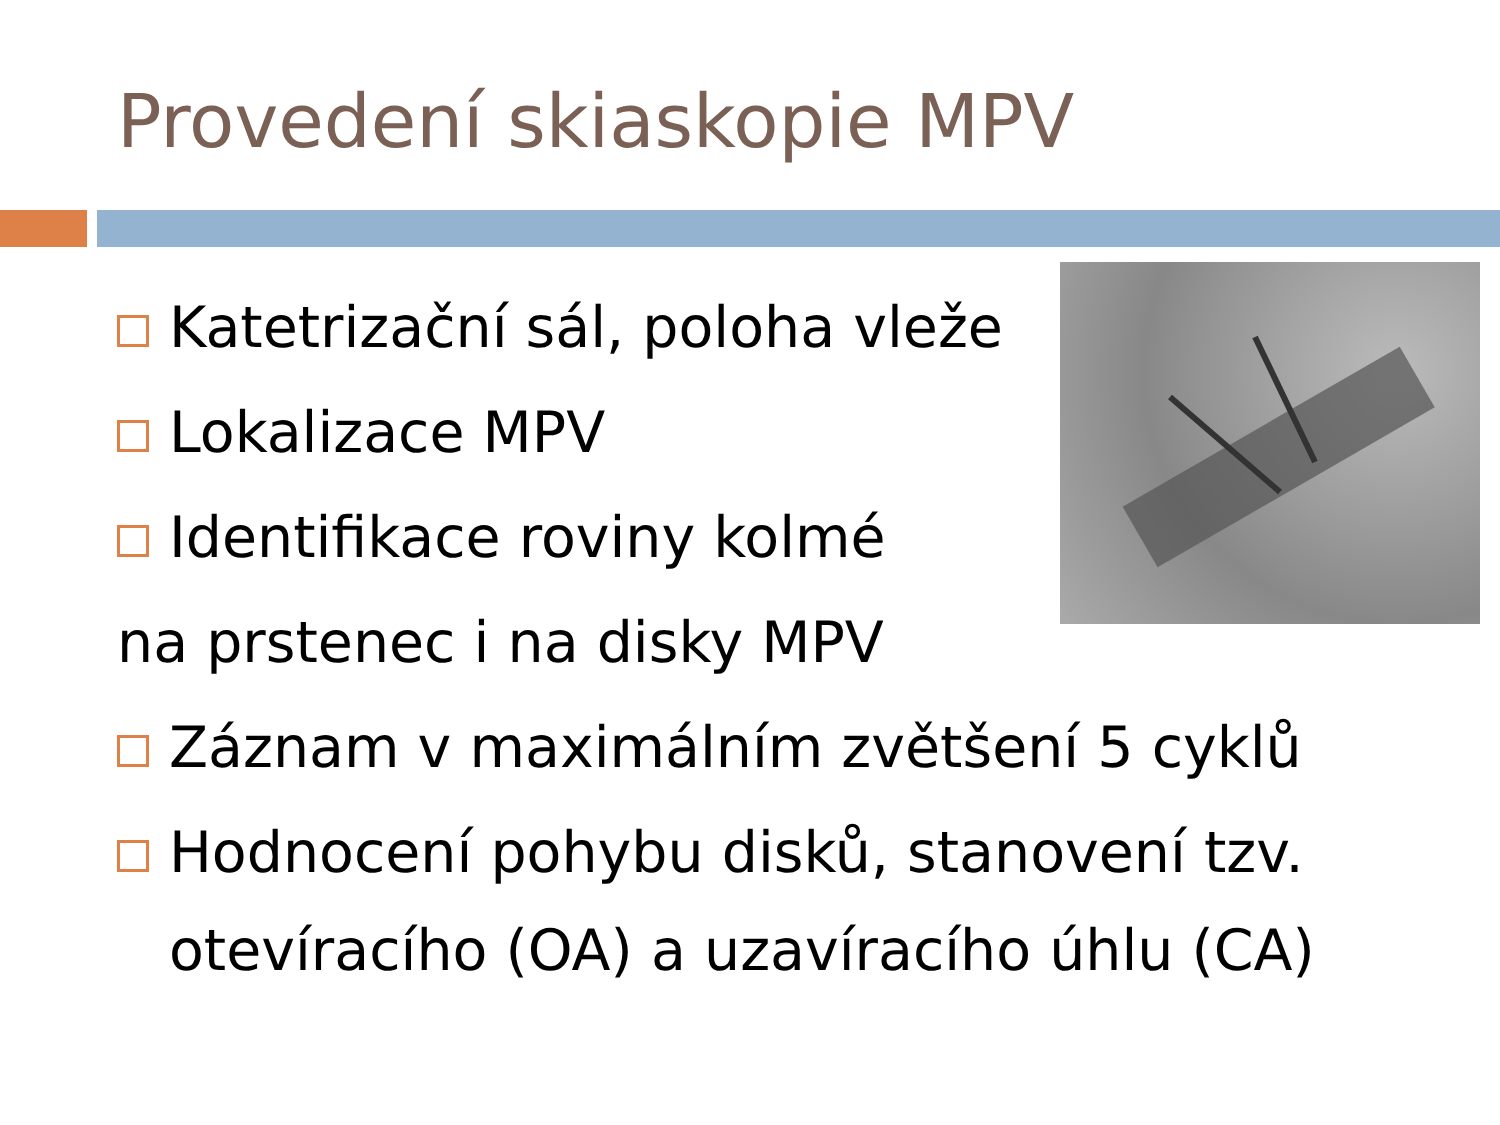Provedení skiaskopie MPV
Katetrizační sál, poloha vleže
Lokalizace MPV
Identifikace roviny kolmé
na prstenec i na disky MPV
Záznam v maximálním zvětšení 5 cyklů
Hodnocení pohybu disků, stanovení tzv.
otevíracího (OA) a uzavíracího úhlu (CA)